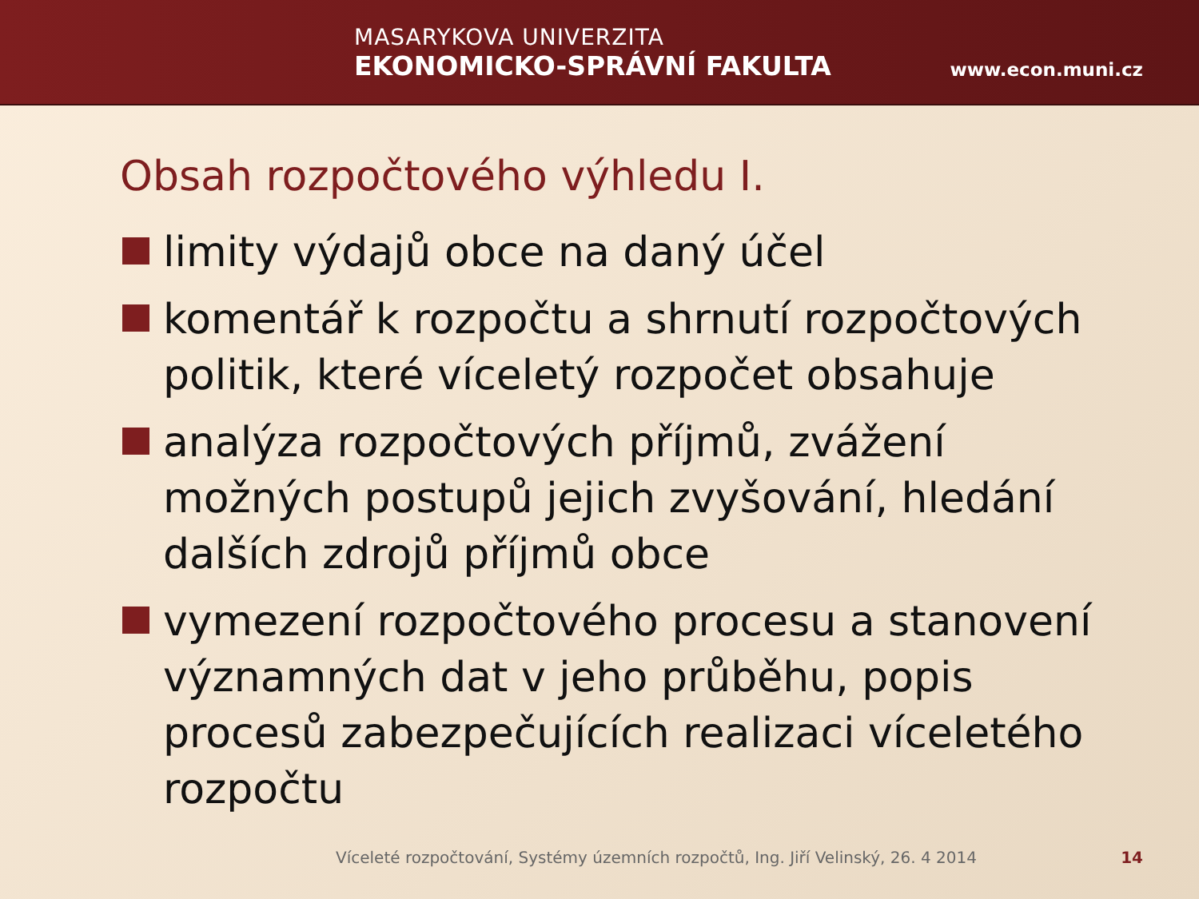MASARYKOVA UNIVERZITA
EKONOMICKO-SPRÁVNÍ FAKULTA
www.econ.muni.cz
Obsah rozpočtového výhledu I.
limity výdajů obce na daný účel
komentář k rozpočtu a shrnutí rozpočtových politik, které víceletý rozpočet obsahuje
analýza rozpočtových příjmů, zvážení možných postupů jejich zvyšování, hledání dalších zdrojů příjmů obce
vymezení rozpočtového procesu a stanovení významných dat v jeho průběhu, popis procesů zabezpečujících realizaci víceletého rozpočtu
Víceleté rozpočtování, Systémy územních rozpočtů, Ing. Jiří Velinský, 26. 4 2014 14